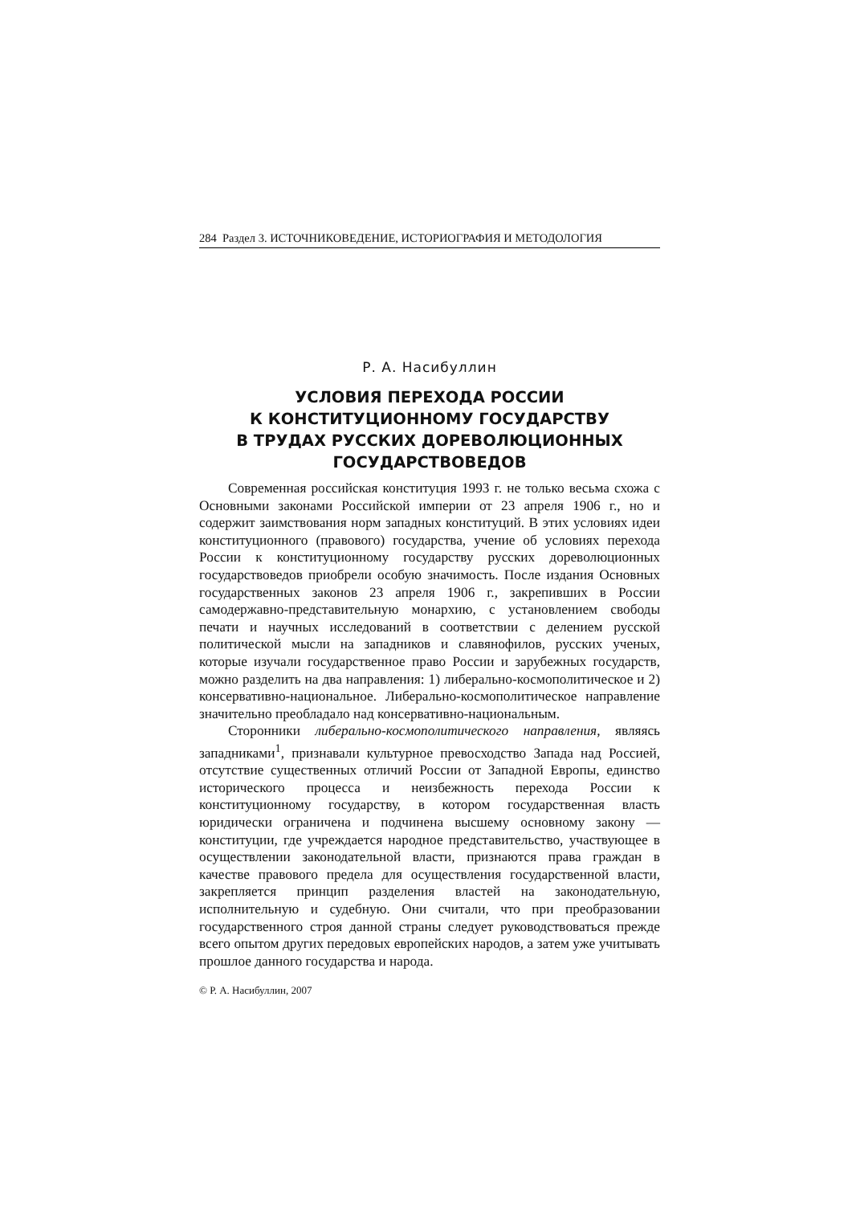284 Раздел 3. ИСТОЧНИКОВЕДЕНИЕ, ИСТОРИОГРАФИЯ И МЕТОДОЛОГИЯ
Р. А. Насибуллин
УСЛОВИЯ ПЕРЕХОДА РОССИИ
К КОНСТИТУЦИОННОМУ ГОСУДАРСТВУ
В ТРУДАХ РУССКИХ ДОРЕВОЛЮЦИОННЫХ
ГОСУДАРСТВОВЕДОВ
Современная российская конституция 1993 г. не только весьма схожа с Основными законами Российской империи от 23 апреля 1906 г., но и содержит заимствования норм западных конституций. В этих условиях идеи конституционного (правового) государства, учение об условиях перехода России к конституционному государству русских дореволюционных государствоведов приобрели особую значимость. После издания Основных государственных законов 23 апреля 1906 г., закрепивших в России самодержавно-представительную монархию, с установлением свободы печати и научных исследований в соответствии с делением русской политической мысли на западников и славянофилов, русских ученых, которые изучали государственное право России и зарубежных государств, можно разделить на два направления: 1) либерально-космополитическое и 2) консервативно-национальное. Либерально-космополитическое направление значительно преобладало над консервативно-национальным.
Сторонники либерально-космополитического направления, являясь западниками<sup>1</sup>, признавали культурное превосходство Запада над Россией, отсутствие существенных отличий России от Западной Европы, единство исторического процесса и неизбежность перехода России к конституционному государству, в котором государственная власть юридически ограничена и подчинена высшему основному закону — конституции, где учреждается народное представительство, участвующее в осуществлении законодательной власти, признаются права граждан в качестве правового предела для осуществления государственной власти, закрепляется принцип разделения властей на законодательную, исполнительную и судебную. Они считали, что при преобразовании государственного строя данной страны следует руководствоваться прежде всего опытом других передовых европейских народов, а затем уже учитывать прошлое данного государства и народа.
© Р. А. Насибуллин, 2007